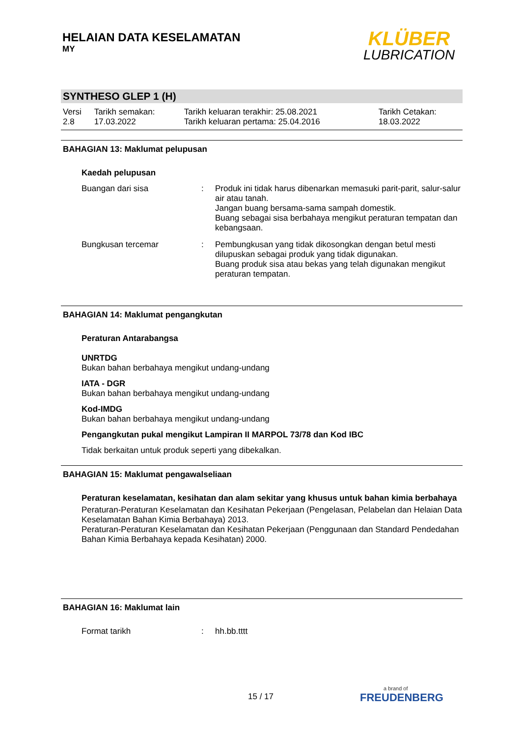HELAIAN DATA KESELAMATAN
MY
KLÜBER
LUBRICATION
SYNTHESO GLEP 1 (H)
| Versi 2.8 | Tarikh semakan: 17.03.2022 | Tarikh keluaran terakhir: 25.08.2021 Tarikh keluaran pertama: 25.04.2016 | Tarikh Cetakan: 18.03.2022 |
BAHAGIAN 13: Maklumat pelupusan
Kaedah pelupusan
| Buangan dari sisa | : | Produk ini tidak harus dibenarkan memasuki parit-parit, salur-salur air atau tanah. Jangan buang bersama-sama sampah domestik. Buang sebagai sisa berbahaya mengikut peraturan tempatan dan kebangsaan. |
| Bungkusan tercemar | : | Pembungkusan yang tidak dikosongkan dengan betul mesti dilupuskan sebagai produk yang tidak digunakan. Buang produk sisa atau bekas yang telah digunakan mengikut peraturan tempatan. |
BAHAGIAN 14: Maklumat pengangkutan
Peraturan Antarabangsa
UNRTDG
Bukan bahan berbahaya mengikut undang-undang
IATA - DGR
Bukan bahan berbahaya mengikut undang-undang
Kod-IMDG
Bukan bahan berbahaya mengikut undang-undang
Pengangkutan pukal mengikut Lampiran II MARPOL 73/78 dan Kod IBC
Tidak berkaitan untuk produk seperti yang dibekalkan.
BAHAGIAN 15: Maklumat pengawalseliaan
Peraturan keselamatan, kesihatan dan alam sekitar yang khusus untuk bahan kimia berbahaya
Peraturan-Peraturan Keselamatan dan Kesihatan Pekerjaan (Pengelasan, Pelabelan dan Helaian Data Keselamatan Bahan Kimia Berbahaya) 2013.
Peraturan-Peraturan Keselamatan dan Kesihatan Pekerjaan (Penggunaan dan Standard Pendedahan Bahan Kimia Berbahaya kepada Kesihatan) 2000.
BAHAGIAN 16: Maklumat lain
| Format tarikh | : | hh.bb.tttt |
15 / 17 a brand of
FREUDENBERG